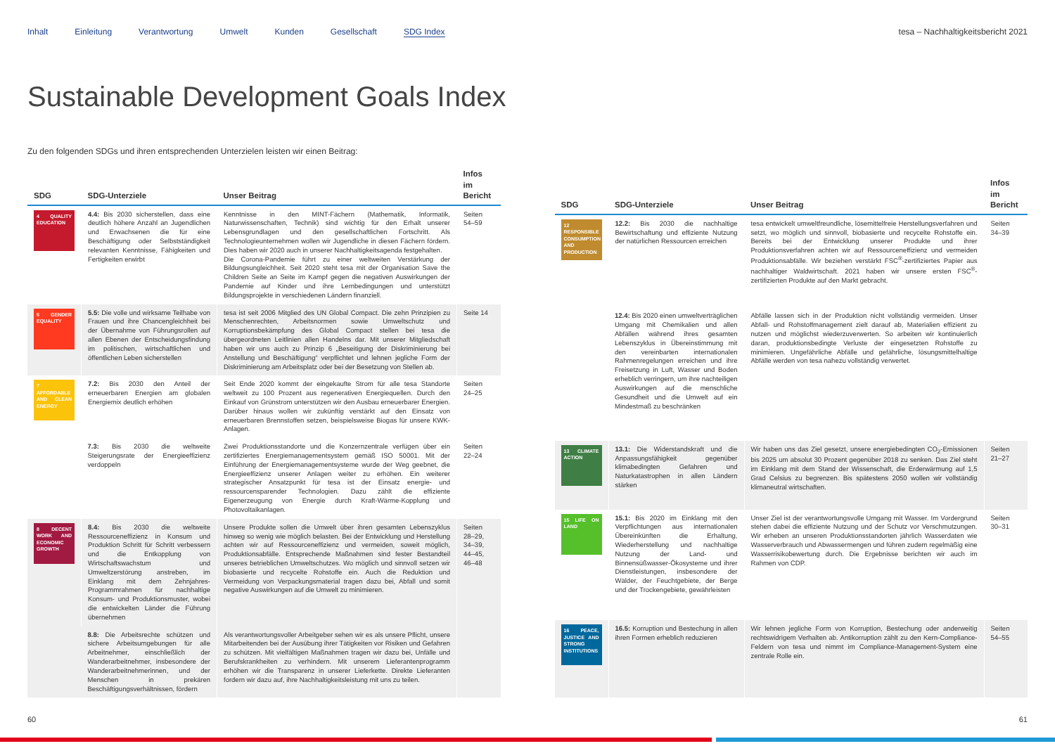Inhalt Einleitung Verantwortung Umwelt Kunden Gesellschaft SDG Index tesa – Nachhaltigkeitsbericht 2021
Sustainable Development Goals Index
Zu den folgenden SDGs und ihren entsprechenden Unterzielen leisten wir einen Beitrag:
| SDG | SDG-Unterziele | Unser Beitrag | Infos im Bericht |
| --- | --- | --- | --- |
| 4 QUALITY EDUCATION | 4.4: Bis 2030 sicherstellen, dass eine deutlich höhere Anzahl an Jugendlichen und Erwachsenen die für eine Beschäftigung oder Selbstständigkeit relevanten Kenntnisse, Fähigkeiten und Fertigkeiten erwirbt | Kenntnisse in den MINT-Fächern (Mathematik, Informatik, Naturwissenschaften, Technik) sind wichtig für den Erhalt unserer Lebensgrundlagen und den gesellschaftlichen Fortschritt. Als Technologieunternehmen wollen wir Jugendliche in diesen Fächern fördern. Dies haben wir 2020 auch in unserer Nachhaltigkeitsagenda festgehalten. Die Corona-Pandemie führt zu einer weltweiten Verstärkung der Bildungsungleichheit. Seit 2020 steht tesa mit der Organisation Save the Children Seite an Seite im Kampf gegen die negativen Auswirkungen der Pandemie auf Kinder und ihre Lernbedingungen und unterstützt Bildungsprojekte in verschiedenen Ländern finanziell. | Seiten 54–59 |
| 5 GENDER EQUALITY | 5.5: Die volle und wirksame Teilhabe von Frauen und ihre Chancengleichheit bei der Übernahme von Führungsrollen auf allen Ebenen der Entscheidungsfindung im politischen, wirtschaftlichen und öffentlichen Leben sicherstellen | tesa ist seit 2006 Mitglied des UN Global Compact. Die zehn Prinzipien zu Menschenrechten, Arbeitsnormen sowie Umweltschutz und Korruptionsbekämpfung des Global Compact stellen bei tesa die übergeordneten Leitlinien allen Handelns dar. Mit unserer Mitgliedschaft haben wir uns auch zu Prinzip 6 „Beseitigung der Diskriminierung bei Anstellung und Beschäftigung“ verpflichtet und lehnen jegliche Form der Diskriminierung am Arbeitsplatz oder bei der Besetzung von Stellen ab. | Seite 14 |
| 7 AFFORDABLE AND CLEAN ENERGY | 7.2: Bis 2030 den Anteil der erneuerbaren Energien am globalen Energiemix deutlich erhöhen | Seit Ende 2020 kommt der eingekaufte Strom für alle tesa Standorte weltweit zu 100 Prozent aus regenerativen Energiequellen. Durch den Einkauf von Grünstrom unterstützen wir den Ausbau erneuerbarer Energien. Darüber hinaus wollen wir zukünftig verstärkt auf den Einsatz von erneuerbaren Brennstoffen setzen, beispielsweise Biogas für unsere KWK-Anlagen. | Seiten 24–25 |
| | 7.3: Bis 2030 die weltweite Steigerungsrate der Energieeffizienz verdoppeln | Zwei Produktionsstandorte und die Konzernzentrale verfügen über ein zertifiziertes Energiemanagementsystem gemäß ISO 50001. Mit der Einführung der Energiemanagementsysteme wurde der Weg geebnet, die Energieeffizienz unserer Anlagen weiter zu erhöhen. Ein weiterer strategischer Ansatzpunkt für tesa ist der Einsatz energie- und ressourcensparender Technologien. Dazu zählt die effiziente Eigenerzeugung von Energie durch Kraft-Wärme-Kopplung und Photovoltaikanlagen. | Seiten 22–24 |
| 8 DECENT WORK AND ECONOMIC GROWTH | 8.4: Bis 2030 die weltweite Ressourceneffizienz in Konsum und Produktion Schritt für Schritt verbessern und die Entkopplung von Wirtschaftswachstum und Umweltzerstörung anstreben, im Einklang mit dem Zehnjahres-Programmrahmen für nachhaltige Konsum- und Produktionsmuster, wobei die entwickelten Länder die Führung übernehmen | Unsere Produkte sollen die Umwelt über ihren gesamten Lebenszyklus hinweg so wenig wie möglich belasten. Bei der Entwicklung und Herstellung achten wir auf Ressourceneffizienz und vermeiden, soweit möglich, Produktionsabfälle. Entsprechende Maßnahmen sind fester Bestandteil unseres betrieblichen Umweltschutzes. Wo möglich und sinnvoll setzen wir biobasierte und recycelte Rohstoffe ein. Auch die Reduktion und Vermeidung von Verpackungsmaterial tragen dazu bei, Abfall und somit negative Auswirkungen auf die Umwelt zu minimieren. | Seiten 28–29, 34–39, 44–45, 46–48 |
| | 8.8: Die Arbeitsrechte schützen und sichere Arbeitsumgebungen für alle Arbeitnehmer, einschließlich der Wanderarbeitnehmer, insbesondere der Wanderarbeitnehmerinnen, und der Menschen in prekären Beschäftigungsverhältnissen, fördern | Als verantwortungsvoller Arbeitgeber sehen wir es als unsere Pflicht, unsere Mitarbeitenden bei der Ausübung ihrer Tätigkeiten vor Risiken und Gefahren zu schützen. Mit vielfältigen Maßnahmen tragen wir dazu bei, Unfälle und Berufskrankheiten zu verhindern. Mit unserem Lieferantenprogramm erhöhen wir die Transparenz in unserer Lieferkette. Direkte Lieferanten fordern wir dazu auf, ihre Nachhaltigkeitsleistung mit uns zu teilen. | |
| SDG | SDG-Unterziele | Unser Beitrag | Infos im Bericht |
| --- | --- | --- | --- |
| 12 RESPONSIBLE CONSUMPTION AND PRODUCTION | 12.2: Bis 2030 die nachhaltige Bewirtschaftung und effiziente Nutzung der natürlichen Ressourcen erreichen | tesa entwickelt umweltfreundliche, lösemittelfreie Herstellungsverfahren und setzt, wo möglich und sinnvoll, biobasierte und recycelte Rohstoffe ein. Bereits bei der Entwicklung unserer Produkte und ihrer Produktionsverfahren achten wir auf Ressourceneffizienz und vermeiden Produktionsabfälle. Wir beziehen verstärkt FSC<sup>®</sup>-zertifiziertes Papier aus nachhaltiger Waldwirtschaft. 2021 haben wir unsere ersten FSC<sup>®</sup>-zertifizierten Produkte auf den Markt gebracht. | Seiten 34–39 |
| | 12.4: Bis 2020 einen umweltverträglichen Umgang mit Chemikalien und allen Abfällen während ihres gesamten Lebenszyklus in Übereinstimmung mit den vereinbarten internationalen Rahmenregelungen erreichen und ihre Freisetzung in Luft, Wasser und Boden erheblich verringern, um ihre nachteiligen Auswirkungen auf die menschliche Gesundheit und die Umwelt auf ein Mindestmaß zu beschränken | Abfälle lassen sich in der Produktion nicht vollständig vermeiden. Unser Abfall- und Rohstoffmanagement zielt darauf ab, Materialien effizient zu nutzen und möglichst wiederzuverwerten. So arbeiten wir kontinuierlich daran, produktionsbedingte Verluste der eingesetzten Rohstoffe zu minimieren. Ungefährliche Abfälle und gefährliche, lösungsmittelhaltige Abfälle werden von tesa nahezu vollständig verwertet. | |
| 13 CLIMATE ACTION | 13.1: Die Widerstandskraft und die Anpassungsfähigkeit gegenüber klimabedingten Gefahren und Naturkatastrophen in allen Ländern stärken | Wir haben uns das Ziel gesetzt, unsere energiebedingten CO<sub>2</sub>-Emissionen bis 2025 um absolut 30 Prozent gegenüber 2018 zu senken. Das Ziel steht im Einklang mit dem Stand der Wissenschaft, die Erderwärmung auf 1,5 Grad Celsius zu begrenzen. Bis spätestens 2050 wollen wir vollständig klimaneutral wirtschaften. | Seiten 21–27 |
| 15 LIFE ON LAND | 15.1: Bis 2020 im Einklang mit den Verpflichtungen aus internationalen Übereinkünften die Erhaltung, Wiederherstellung und nachhaltige Nutzung der Land- und Binnensüßwasser-Ökosysteme und ihrer Dienstleistungen, insbesondere der Wälder, der Feuchtgebiete, der Berge und der Trockengebiete, gewährleisten | Unser Ziel ist der verantwortungsvolle Umgang mit Wasser. Im Vordergrund stehen dabei die effiziente Nutzung und der Schutz vor Verschmutzungen. Wir erheben an unseren Produktionsstandorten jährlich Wasserdaten wie Wasserverbrauch und Abwassermengen und führen zudem regelmäßig eine Wasserrisikobewertung durch. Die Ergebnisse berichten wir auch im Rahmen von CDP. | Seiten 30–31 |
| 16 PEACE, JUSTICE AND STRONG INSTITUTIONS | 16.5: Korruption und Bestechung in allen ihren Formen erheblich reduzieren | Wir lehnen jegliche Form von Korruption, Bestechung oder anderweitig rechtswidrigem Verhalten ab. Antikorruption zählt zu den Kern-Compliance-Feldern von tesa und nimmt im Compliance-Management-System eine zentrale Rolle ein. | Seiten 54–55 |
60 61